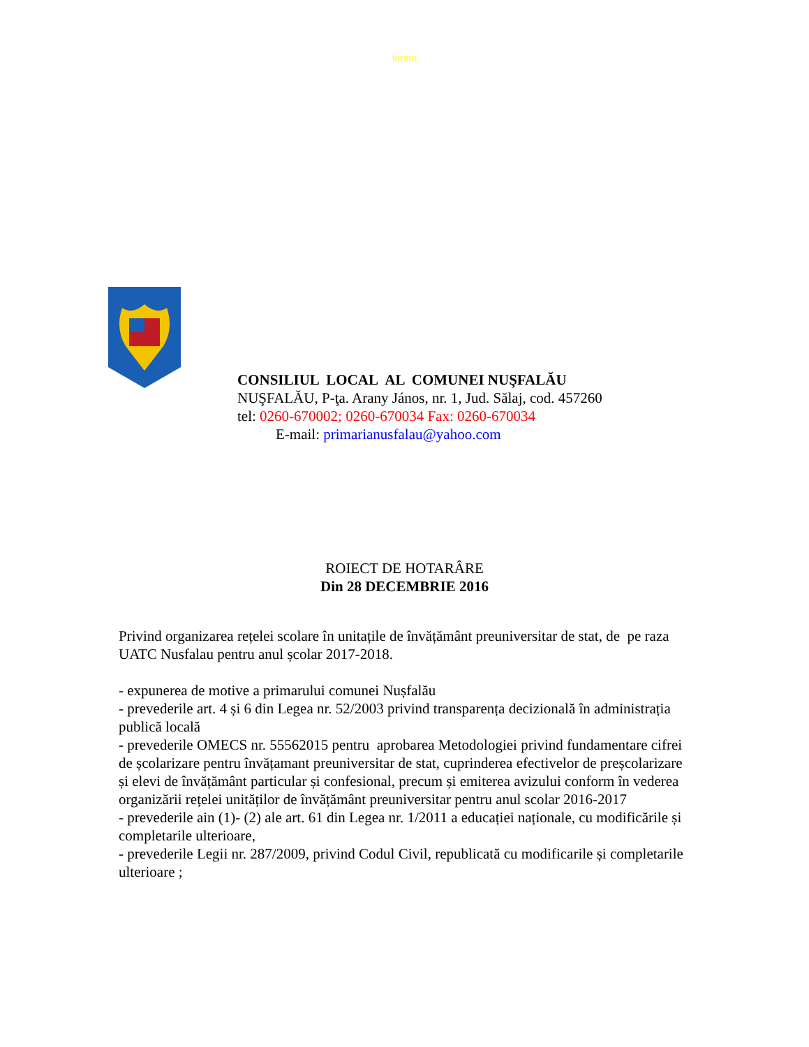Intern
CONSILIUL LOCAL AL COMUNEI NUŞFALĂU
NUŞFALĂU, P-ţa. Arany János, nr. 1, Jud. Sălaj, cod. 457260
tel: 0260-670002; 0260-670034 Fax: 0260-670034
E-mail: primarianusfalau@yahoo.com
ROIECT DE HOTARÂRE
Din 28 DECEMBRIE 2016
Privind organizarea rețelei scolare în unitațile de învățământ preuniversitar de stat, de pe raza UATC Nusfalau pentru anul școlar 2017-2018.
- expunerea de motive a primarului comunei Nușfalău
- prevederile art. 4 și 6 din Legea nr. 52/2003 privind transparența decizională în administrația publică locală
- prevederile OMECS nr. 55562015 pentru aprobarea Metodologiei privind fundamentare cifrei de școlarizare pentru învățamant preuniversitar de stat, cuprinderea efectivelor de preșcolarizare și elevi de învățământ particular și confesional, precum și emiterea avizului conform în vederea organizării rețelei unităților de învățământ preuniversitar pentru anul scolar 2016-2017
- prevederile ain (1)- (2) ale art. 61 din Legea nr. 1/2011 a educației naționale, cu modificările și completarile ulterioare,
- prevederile Legii nr. 287/2009, privind Codul Civil, republicată cu modificarile și completarile ulterioare ;